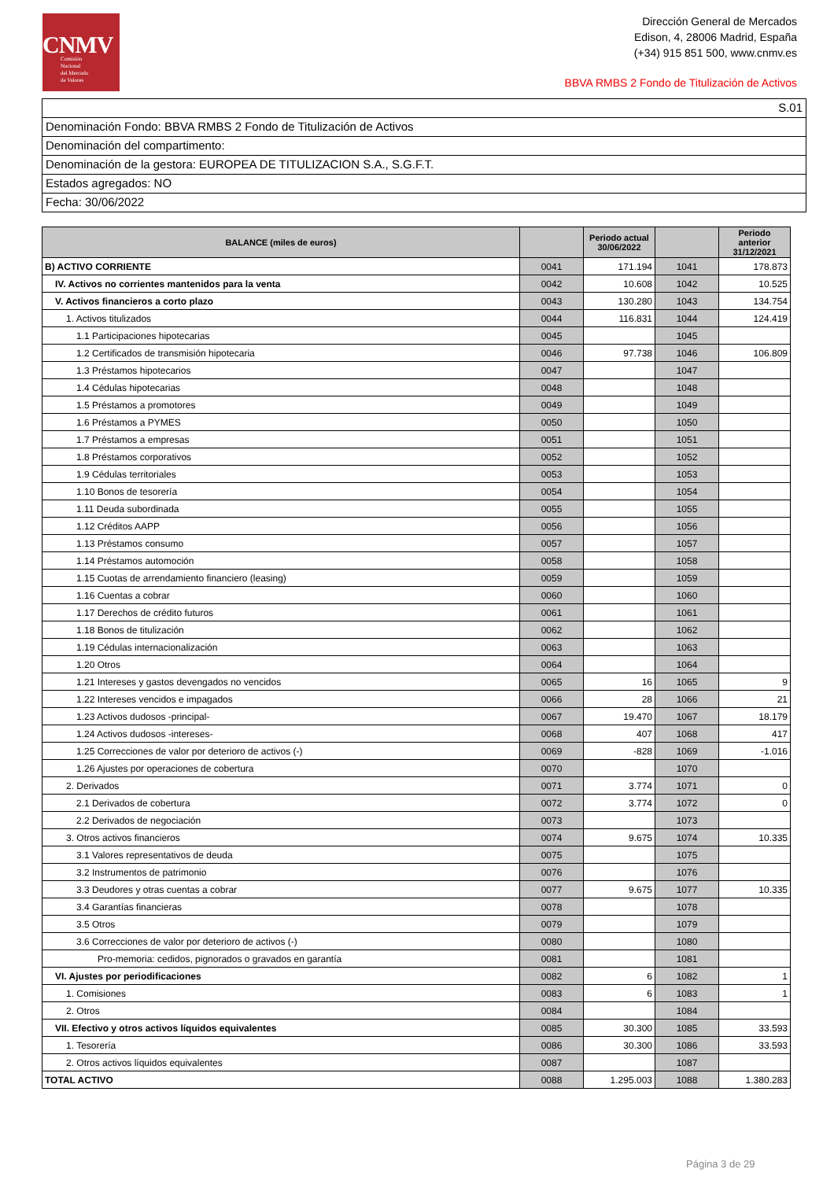CNMV
Comisión
Nacional
del Mercado
de Valores
Dirección General de Mercados
Edison, 4, 28006 Madrid, España
(+34) 915 851 500, www.cnmv.es
BBVA RMBS 2 Fondo de Titulización de Activos
S.01
Denominación Fondo: BBVA RMBS 2 Fondo de Titulización de Activos
Denominación del compartimento:
Denominación de la gestora: EUROPEA DE TITULIZACION S.A., S.G.F.T.
Estados agregados: NO
Fecha: 30/06/2022
| BALANCE (miles de euros) | | Periodo actual 30/06/2022 | | Periodo anterior 31/12/2021 |
| --- | --- | --- | --- | --- |
| B) ACTIVO CORRIENTE | 0041 | 171.194 | 1041 | 178.873 |
| IV. Activos no corrientes mantenidos para la venta | 0042 | 10.608 | 1042 | 10.525 |
| V. Activos financieros a corto plazo | 0043 | 130.280 | 1043 | 134.754 |
| 1. Activos titulizados | 0044 | 116.831 | 1044 | 124.419 |
| 1.1 Participaciones hipotecarias | 0045 | | 1045 | |
| 1.2 Certificados de transmisión hipotecaria | 0046 | 97.738 | 1046 | 106.809 |
| 1.3 Préstamos hipotecarios | 0047 | | 1047 | |
| 1.4 Cédulas hipotecarias | 0048 | | 1048 | |
| 1.5 Préstamos a promotores | 0049 | | 1049 | |
| 1.6 Préstamos a PYMES | 0050 | | 1050 | |
| 1.7 Préstamos a empresas | 0051 | | 1051 | |
| 1.8 Préstamos corporativos | 0052 | | 1052 | |
| 1.9 Cédulas territoriales | 0053 | | 1053 | |
| 1.10 Bonos de tesorería | 0054 | | 1054 | |
| 1.11 Deuda subordinada | 0055 | | 1055 | |
| 1.12 Créditos AAPP | 0056 | | 1056 | |
| 1.13 Préstamos consumo | 0057 | | 1057 | |
| 1.14 Préstamos automoción | 0058 | | 1058 | |
| 1.15 Cuotas de arrendamiento financiero (leasing) | 0059 | | 1059 | |
| 1.16 Cuentas a cobrar | 0060 | | 1060 | |
| 1.17 Derechos de crédito futuros | 0061 | | 1061 | |
| 1.18 Bonos de titulización | 0062 | | 1062 | |
| 1.19 Cédulas internacionalización | 0063 | | 1063 | |
| 1.20 Otros | 0064 | | 1064 | |
| 1.21 Intereses y gastos devengados no vencidos | 0065 | 16 | 1065 | 9 |
| 1.22 Intereses vencidos e impagados | 0066 | 28 | 1066 | 21 |
| 1.23 Activos dudosos -principal- | 0067 | 19.470 | 1067 | 18.179 |
| 1.24 Activos dudosos -intereses- | 0068 | 407 | 1068 | 417 |
| 1.25 Correcciones de valor por deterioro de activos (-) | 0069 | -828 | 1069 | -1.016 |
| 1.26 Ajustes por operaciones de cobertura | 0070 | | 1070 | |
| 2. Derivados | 0071 | 3.774 | 1071 | 0 |
| 2.1 Derivados de cobertura | 0072 | 3.774 | 1072 | 0 |
| 2.2 Derivados de negociación | 0073 | | 1073 | |
| 3. Otros activos financieros | 0074 | 9.675 | 1074 | 10.335 |
| 3.1 Valores representativos de deuda | 0075 | | 1075 | |
| 3.2 Instrumentos de patrimonio | 0076 | | 1076 | |
| 3.3 Deudores y otras cuentas a cobrar | 0077 | 9.675 | 1077 | 10.335 |
| 3.4 Garantías financieras | 0078 | | 1078 | |
| 3.5 Otros | 0079 | | 1079 | |
| 3.6 Correcciones de valor por deterioro de activos (-) | 0080 | | 1080 | |
| Pro-memoria: cedidos, pignorados o gravados en garantía | 0081 | | 1081 | |
| VI. Ajustes por periodificaciones | 0082 | 6 | 1082 | 1 |
| 1. Comisiones | 0083 | 6 | 1083 | 1 |
| 2. Otros | 0084 | | 1084 | |
| VII. Efectivo y otros activos líquidos equivalentes | 0085 | 30.300 | 1085 | 33.593 |
| 1. Tesorería | 0086 | 30.300 | 1086 | 33.593 |
| 2. Otros activos líquidos equivalentes | 0087 | | 1087 | |
| TOTAL ACTIVO | 0088 | 1.295.003 | 1088 | 1.380.283 |
Página 3 de 29